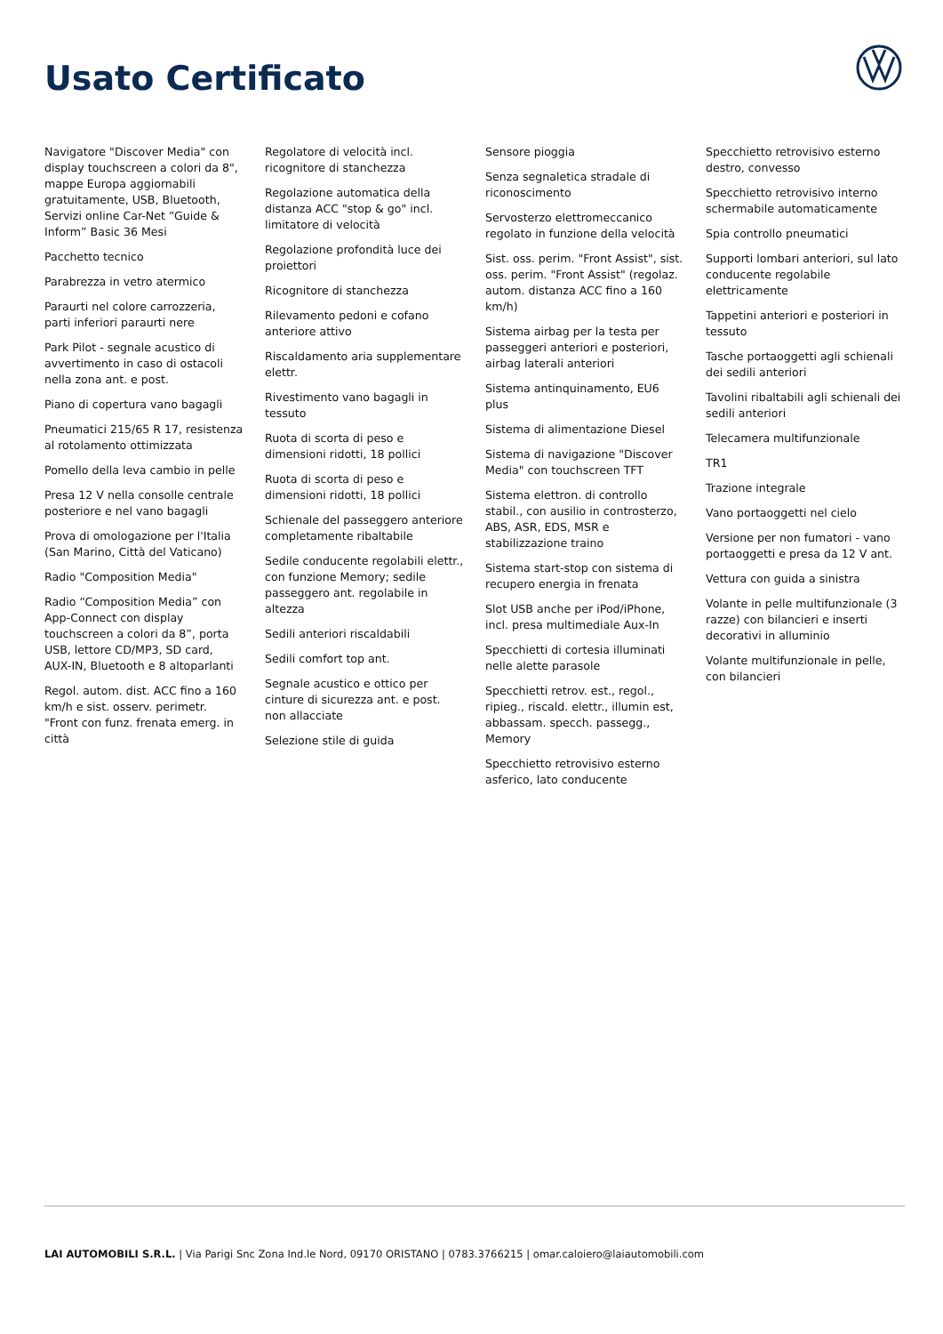Usato Certificato
Navigatore "Discover Media" con display touchscreen a colori da 8", mappe Europa aggiornabili gratuitamente, USB, Bluetooth, Servizi online Car-Net “Guide & Inform” Basic 36 Mesi
Pacchetto tecnico
Parabrezza in vetro atermico
Paraurti nel colore carrozzeria, parti inferiori paraurti nere
Park Pilot - segnale acustico di avvertimento in caso di ostacoli nella zona ant. e post.
Piano di copertura vano bagagli
Pneumatici 215/65 R 17, resistenza al rotolamento ottimizzata
Pomello della leva cambio in pelle
Presa 12 V nella consolle centrale posteriore e nel vano bagagli
Prova di omologazione per l'Italia (San Marino, Città del Vaticano)
Radio "Composition Media"
Radio “Composition Media” con App-Connect con display touchscreen a colori da 8”, porta USB, lettore CD/MP3, SD card, AUX-IN, Bluetooth e 8 altoparlanti
Regol. autom. dist. ACC fino a 160 km/h e sist. osserv. perimetr. "Front con funz. frenata emerg. in città
Regolatore di velocità incl. ricognitore di stanchezza
Regolazione automatica della distanza ACC "stop & go" incl. limitatore di velocità
Regolazione profondità luce dei proiettori
Ricognitore di stanchezza
Rilevamento pedoni e cofano anteriore attivo
Riscaldamento aria supplementare elettr.
Rivestimento vano bagagli in tessuto
Ruota di scorta di peso e dimensioni ridotti, 18 pollici
Ruota di scorta di peso e dimensioni ridotti, 18 pollici
Schienale del passeggero anteriore completamente ribaltabile
Sedile conducente regolabili elettr., con funzione Memory; sedile passeggero ant. regolabile in altezza
Sedili anteriori riscaldabili
Sedili comfort top ant.
Segnale acustico e ottico per cinture di sicurezza ant. e post. non allacciate
Selezione stile di guida
Sensore pioggia
Senza segnaletica stradale di riconoscimento
Servosterzo elettromeccanico regolato in funzione della velocità
Sist. oss. perim. "Front Assist", sist. oss. perim. "Front Assist" (regolaz. autom. distanza ACC fino a 160 km/h)
Sistema airbag per la testa per passeggeri anteriori e posteriori, airbag laterali anteriori
Sistema antinquinamento, EU6 plus
Sistema di alimentazione Diesel
Sistema di navigazione "Discover Media" con touchscreen TFT
Sistema elettron. di controllo stabil., con ausilio in controsterzo, ABS, ASR, EDS, MSR e stabilizzazione traino
Sistema start-stop con sistema di recupero energia in frenata
Slot USB anche per iPod/iPhone, incl. presa multimediale Aux-In
Specchietti di cortesia illuminati nelle alette parasole
Specchietti retrov. est., regol., ripieg., riscald. elettr., illumin est, abbassam. specch. passegg., Memory
Specchietto retrovisivo esterno asferico, lato conducente
Specchietto retrovisivo esterno destro, convesso
Specchietto retrovisivo interno schermabile automaticamente
Spia controllo pneumatici
Supporti lombari anteriori, sul lato conducente regolabile elettricamente
Tappetini anteriori e posteriori in tessuto
Tasche portaoggetti agli schienali dei sedili anteriori
Tavolini ribaltabili agli schienali dei sedili anteriori
Telecamera multifunzionale
TR1
Trazione integrale
Vano portaoggetti nel cielo
Versione per non fumatori - vano portaoggetti e presa da 12 V ant.
Vettura con guida a sinistra
Volante in pelle multifunzionale (3 razze) con bilancieri e inserti decorativi in alluminio
Volante multifunzionale in pelle, con bilancieri
LAI AUTOMOBILI S.R.L. | Via Parigi Snc Zona Ind.le Nord, 09170 ORISTANO | 0783.3766215 | omar.caloiero@laiautomobili.com